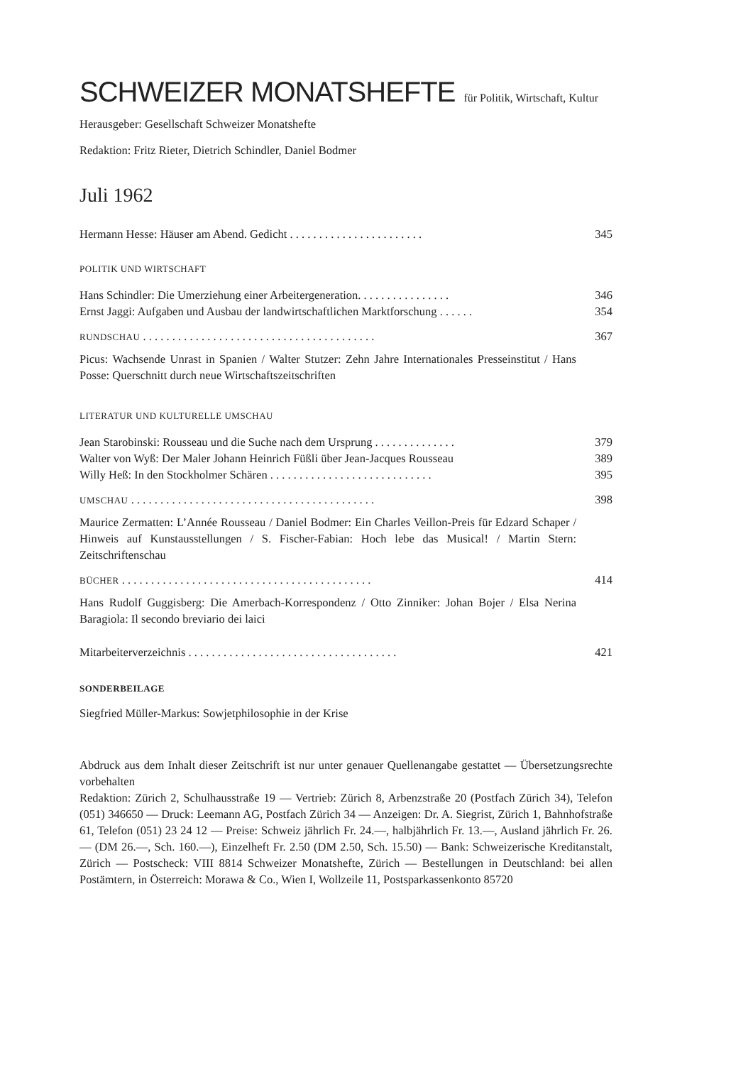SCHWEIZER MONATSHEFTE für Politik, Wirtschaft, Kultur
Herausgeber: Gesellschaft Schweizer Monatshefte
Redaktion: Fritz Rieter, Dietrich Schindler, Daniel Bodmer
Juli 1962
Hermann Hesse: Häuser am Abend. Gedicht . . . . . . . . . . . . . . . . . . . . . . . 345
POLITIK UND WIRTSCHAFT
Hans Schindler: Die Umerziehung einer Arbeitergeneration. . . . . . . . . . . . . . . . 346
Ernst Jaggi: Aufgaben und Ausbau der landwirtschaftlichen Marktforschung . . . . . . 354
RUNDSCHAU . . . . . . . . . . . . . . . . . . . . . . . . . . . . . . . . . . . . . . . . 367
Picus: Wachsende Unrast in Spanien / Walter Stutzer: Zehn Jahre Internationales Presseinstitut / Hans Posse: Querschnitt durch neue Wirtschaftszeitschriften
LITERATUR UND KULTURELLE UMSCHAU
Jean Starobinski: Rousseau und die Suche nach dem Ursprung . . . . . . . . . . . . . . 379
Walter von Wyß: Der Maler Johann Heinrich Füßli über Jean-Jacques Rousseau 389
Willy Heß: In den Stockholmer Schären . . . . . . . . . . . . . . . . . . . . . . . . . . . . 395
UMSCHAU . . . . . . . . . . . . . . . . . . . . . . . . . . . . . . . . . . . . . . . . . . 398
Maurice Zermatten: L’Année Rousseau / Daniel Bodmer: Ein Charles Veillon-Preis für Edzard Schaper / Hinweis auf Kunstausstellungen / S. Fischer-Fabian: Hoch lebe das Musical! / Martin Stern: Zeitschriftenschau
BÜCHER . . . . . . . . . . . . . . . . . . . . . . . . . . . . . . . . . . . . . . . . . . . 414
Hans Rudolf Guggisberg: Die Amerbach-Korrespondenz / Otto Zinniker: Johan Bojer / Elsa Nerina Baragiola: Il secondo breviario dei laici
Mitarbeiterverzeichnis . . . . . . . . . . . . . . . . . . . . . . . . . . . . . . . . . . . . 421
SONDERBEILAGE
Siegfried Müller-Markus: Sowjetphilosophie in der Krise
Abdruck aus dem Inhalt dieser Zeitschrift ist nur unter genauer Quellenangabe gestattet — Übersetzungsrechte vorbehalten
Redaktion: Zürich 2, Schulhausstraße 19 — Vertrieb: Zürich 8, Arbenzstraße 20 (Postfach Zürich 34), Telefon (051) 346650 — Druck: Leemann AG, Postfach Zürich 34 — Anzeigen: Dr. A. Siegrist, Zürich 1, Bahnhofstraße 61, Telefon (051) 23 24 12 — Preise: Schweiz jährlich Fr. 24.—, halbjährlich Fr. 13.—, Ausland jährlich Fr. 26.— (DM 26.—, Sch. 160.—), Einzelheft Fr. 2.50 (DM 2.50, Sch. 15.50) — Bank: Schweizerische Kreditanstalt, Zürich — Postscheck: VIII 8814 Schweizer Monatshefte, Zürich — Bestellungen in Deutschland: bei allen Postämtern, in Österreich: Morawa & Co., Wien I, Wollzeile 11, Postsparkassenkonto 85720